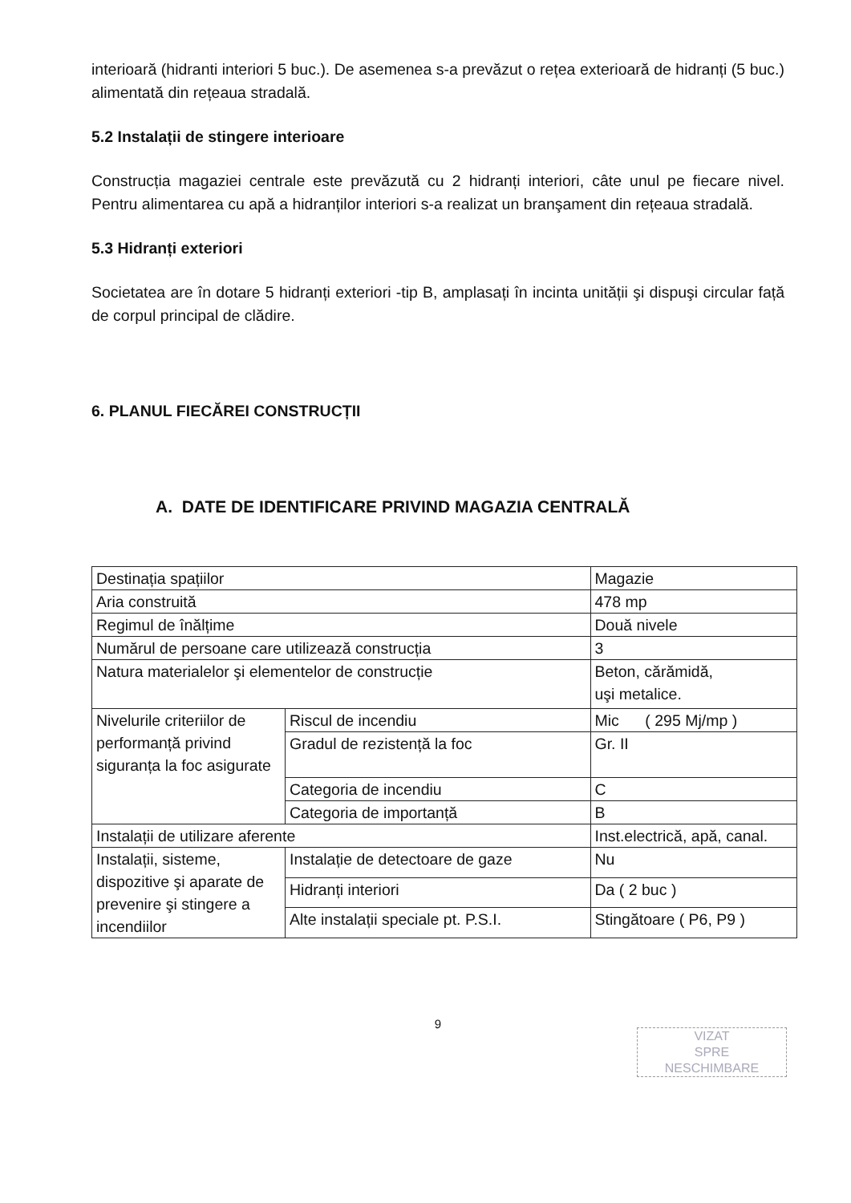interioară (hidranti interiori 5 buc.). De asemenea s-a prevăzut o rețea exterioară de hidranți (5 buc.) alimentată din rețeaua stradală.
5.2 Instalații de stingere interioare
Construcția magaziei centrale este prevăzută cu 2 hidranți interiori, câte unul pe fiecare nivel. Pentru alimentarea cu apă a hidranților interiori s-a realizat un branşament din rețeaua stradală.
5.3 Hidranți exteriori
Societatea are în dotare 5 hidranți exteriori -tip B, amplasați în incinta unității şi dispuşi circular față de corpul principal de clădire.
6. PLANUL FIECĂREI CONSTRUCȚII
A. DATE DE IDENTIFICARE PRIVIND MAGAZIA CENTRALĂ
| Destinația spațiilor | | Magazie |
| Aria construită | | 478 mp |
| Regimul de înălțime | | Două nivele |
| Numărul de persoane care utilizează construcția | | 3 |
| Natura materialelor şi elementelor de construcție | | Beton, cărămidă, uşi metalice. |
| Nivelurile criteriilor de performanță privind siguranța la foc asigurate | Riscul de incendiu | Mic ( 295 Mj/mp ) |
| | Gradul de rezistență la foc | Gr. II |
| | Categoria de incendiu | C |
| | Categoria de importanță | B |
| Instalații de utilizare aferente | | Inst.electrică, apă, canal. |
| Instalații, sisteme, dispozitive şi aparate de prevenire şi stingere a incendiilor | Instalație de detectoare de gaze | Nu |
| | Hidranți interiori | Da ( 2 buc ) |
| | Alte instalații speciale pt. P.S.I. | Stingătoare ( P6, P9 ) |
9
VIZAT
SPRE
NESCHIMBARE